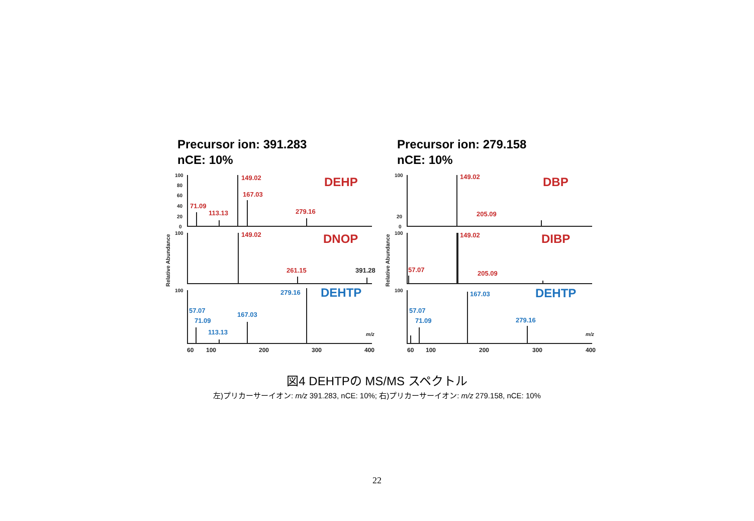Precursor ion: 391.283
nCE: 10%
Precursor ion: 279.158
nCE: 10%
149.02
167.03
71.09
113.13
279.16
DEHP
149.02
261.15
391.28
DNOP
149.02
205.09
DBP
149.02
57.07
205.09
DIBP
279.16
DEHTP
57.07
71.09
167.03
113.13
167.03
DEHTP
57.07
71.09
279.16
100
80
60
40
20
0
100
20
0
100
100
100
100
60
100
200
300
400
60
100
200
300
400
m/z
m/z
Relative Abundance
Relative Abundance
図4 DEHTPの MS/MS スペクトル
左)プリカーサーイオン: m/z 391.283, nCE: 10%; 右)プリカーサーイオン: m/z 279.158, nCE: 10%
22